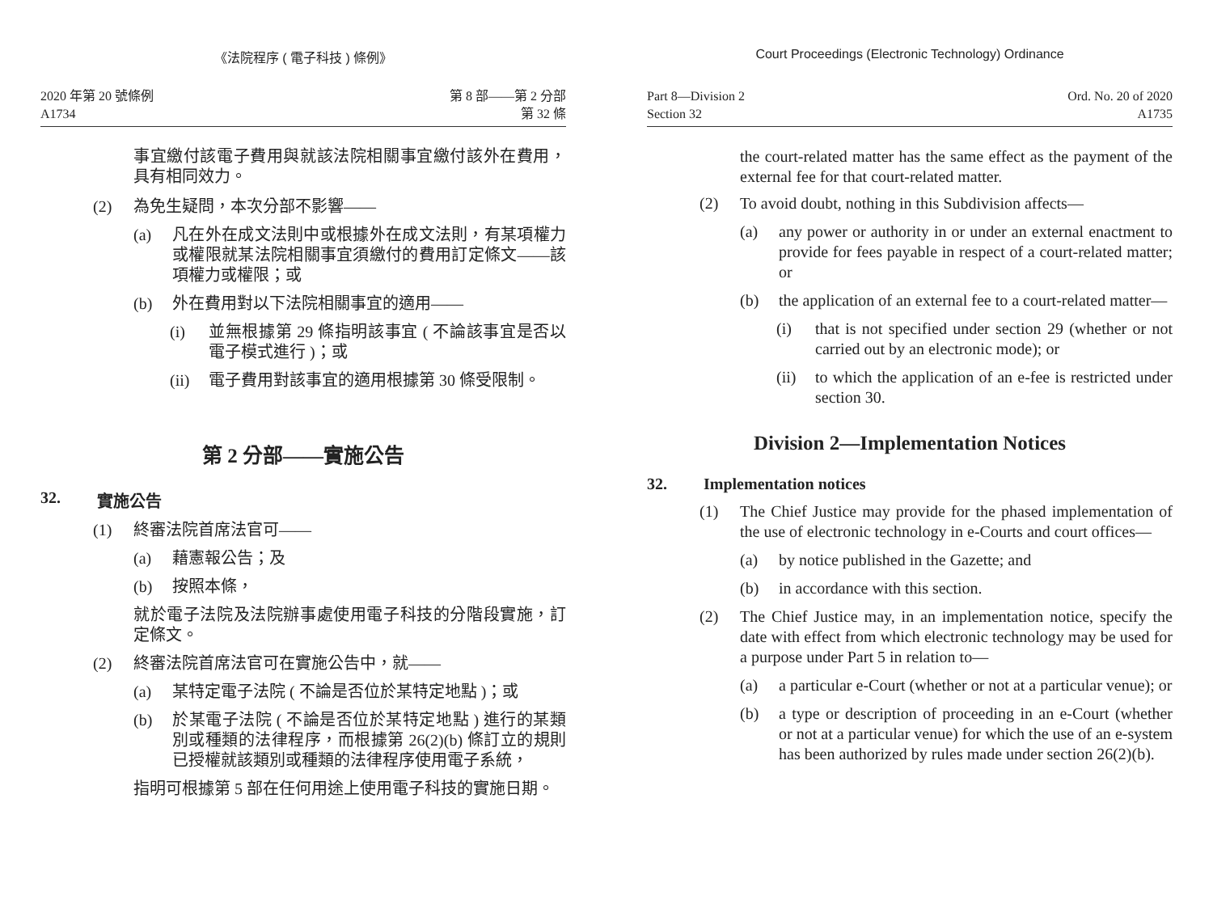《法院程序 ( 電子科技 ) 條例》
2020 年第 20 號條例
A1734
第 8 部——第 2 分部
第 32 條
事宜繳付該電子費用與就該法院相關事宜繳付該外在費用，具有相同效力。
(2) 為免生疑問，本次分部不影響——
(a) 凡在外在成文法則中或根據外在成文法則，有某項權力或權限就某法院相關事宜須繳付的費用訂定條文——該項權力或權限；或
(b) 外在費用對以下法院相關事宜的適用——
(i) 並無根據第 29 條指明該事宜 ( 不論該事宜是否以電子模式進行 )；或
(ii) 電子費用對該事宜的適用根據第 30 條受限制。
第 2 分部——實施公告
32. 實施公告
(1) 終審法院首席法官可——
(a) 藉憲報公告；及
(b) 按照本條，
就於電子法院及法院辦事處使用電子科技的分階段實施，訂定條文。
(2) 終審法院首席法官可在實施公告中，就——
(a) 某特定電子法院 ( 不論是否位於某特定地點 )；或
(b) 於某電子法院 ( 不論是否位於某特定地點 ) 進行的某類別或種類的法律程序，而根據第 26(2)(b) 條訂立的規則已授權就該類別或種類的法律程序使用電子系統，
指明可根據第 5 部在任何用途上使用電子科技的實施日期。
Court Proceedings (Electronic Technology) Ordinance
Part 8—Division 2
Section 32
Ord. No. 20 of 2020
A1735
the court-related matter has the same effect as the payment of the external fee for that court-related matter.
(2) To avoid doubt, nothing in this Subdivision affects—
(a) any power or authority in or under an external enactment to provide for fees payable in respect of a court-related matter; or
(b) the application of an external fee to a court-related matter—
(i) that is not specified under section 29 (whether or not carried out by an electronic mode); or
(ii) to which the application of an e-fee is restricted under section 30.
Division 2—Implementation Notices
32. Implementation notices
(1) The Chief Justice may provide for the phased implementation of the use of electronic technology in e-Courts and court offices—
(a) by notice published in the Gazette; and
(b) in accordance with this section.
(2) The Chief Justice may, in an implementation notice, specify the date with effect from which electronic technology may be used for a purpose under Part 5 in relation to—
(a) a particular e-Court (whether or not at a particular venue); or
(b) a type or description of proceeding in an e-Court (whether or not at a particular venue) for which the use of an e-system has been authorized by rules made under section 26(2)(b).